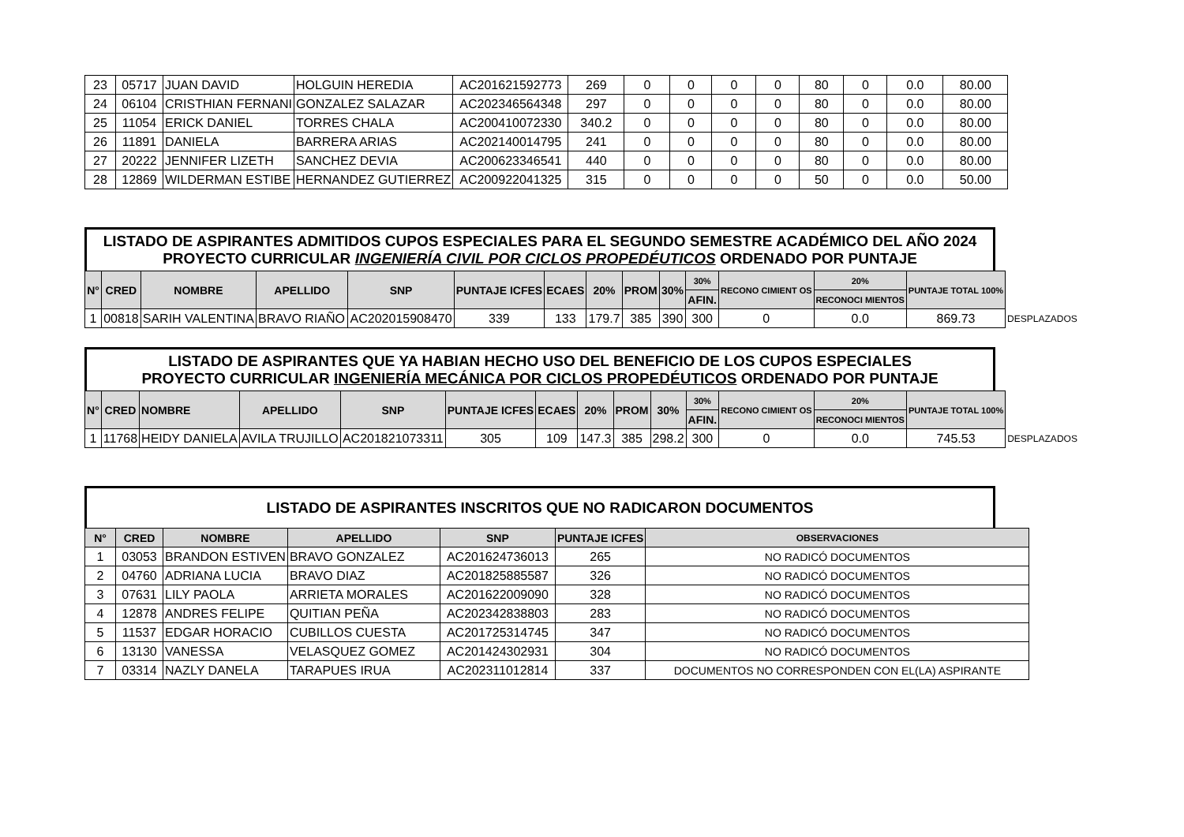| 23 | 05717 | JUAN DAVID | HOLGUIN HEREDIA | AC201621592773 | 269 | 0 | 0 | 0 | 0 | 80 | 0 | 0.0 | 80.00 |
| 24 | 06104 | CRISTHIAN FERNANI | GONZALEZ SALAZAR | AC202346564348 | 297 | 0 | 0 | 0 | 0 | 80 | 0 | 0.0 | 80.00 |
| 25 | 11054 | ERICK DANIEL | TORRES CHALA | AC200410072330 | 340.2 | 0 | 0 | 0 | 0 | 80 | 0 | 0.0 | 80.00 |
| 26 | 11891 | DANIELA | BARRERA ARIAS | AC202140014795 | 241 | 0 | 0 | 0 | 0 | 80 | 0 | 0.0 | 80.00 |
| 27 | 20222 | JENNIFER LIZETH | SANCHEZ DEVIA | AC200623346541 | 440 | 0 | 0 | 0 | 0 | 80 | 0 | 0.0 | 80.00 |
| 28 | 12869 | WILDERMAN ESTIBE | HERNANDEZ GUTIERREZ | AC200922041325 | 315 | 0 | 0 | 0 | 0 | 50 | 0 | 0.0 | 50.00 |
LISTADO DE ASPIRANTES ADMITIDOS CUPOS ESPECIALES PARA EL SEGUNDO SEMESTRE ACADÉMICO DEL AÑO 2024
PROYECTO CURRICULAR INGENIERÍA CIVIL POR CICLOS PROPEDÉUTICOS ORDENADO POR PUNTAJE
| N° | CRED | NOMBRE | APELLIDO | SNP | PUNTAJE ICFES | ECAES | 20% | PROM | 30% | 30% | RECONO CIMIENT OS | 20% | PUNTAJE TOTAL 100% | |
| | | | | | | | | | | AFIN. | | RECONOCI MIENTOS | | |
| 1 | 00818 | SARIH VALENTINA | BRAVO RIAÑO | AC202015908470 | 339 | 133 | 179.7 | 385 | 390 | 300 | 0 | 0.0 | 869.73 | DESPLAZADOS |
LISTADO DE ASPIRANTES QUE YA HABIAN HECHO USO DEL BENEFICIO DE LOS CUPOS ESPECIALES
PROYECTO CURRICULAR INGENIERÍA MECÁNICA POR CICLOS PROPEDÉUTICOS ORDENADO POR PUNTAJE
| N° | CRED | NOMBRE | APELLIDO | SNP | PUNTAJE ICFES | ECAES | 20% | PROM | 30% | 30% | RECONO CIMIENT OS | 20% | PUNTAJE TOTAL 100% | |
| | | | | | | | | | | AFIN. | | RECONOCI MIENTOS | | |
| 1 | 11768 | HEIDY DANIELA | AVILA TRUJILLO | AC201821073311 | 305 | 109 | 147.3 | 385 | 298.2 | 300 | 0 | 0.0 | 745.53 | DESPLAZADOS |
LISTADO DE ASPIRANTES INSCRITOS QUE NO RADICARON DOCUMENTOS
| N° | CRED | NOMBRE | APELLIDO | SNP | PUNTAJE ICFES | OBSERVACIONES |
| --- | --- | --- | --- | --- | --- | --- |
| 1 | 03053 | BRANDON ESTIVEN | BRAVO GONZALEZ | AC201624736013 | 265 | NO RADICÓ DOCUMENTOS |
| 2 | 04760 | ADRIANA LUCIA | BRAVO DIAZ | AC201825885587 | 326 | NO RADICÓ DOCUMENTOS |
| 3 | 07631 | LILY PAOLA | ARRIETA MORALES | AC201622009090 | 328 | NO RADICÓ DOCUMENTOS |
| 4 | 12878 | ANDRES FELIPE | QUITIAN PEÑA | AC202342838803 | 283 | NO RADICÓ DOCUMENTOS |
| 5 | 11537 | EDGAR HORACIO | CUBILLOS CUESTA | AC201725314745 | 347 | NO RADICÓ DOCUMENTOS |
| 6 | 13130 | VANESSA | VELASQUEZ GOMEZ | AC201424302931 | 304 | NO RADICÓ DOCUMENTOS |
| 7 | 03314 | NAZLY DANELA | TARAPUES IRUA | AC202311012814 | 337 | DOCUMENTOS NO CORRESPONDEN CON EL(LA) ASPIRANTE |